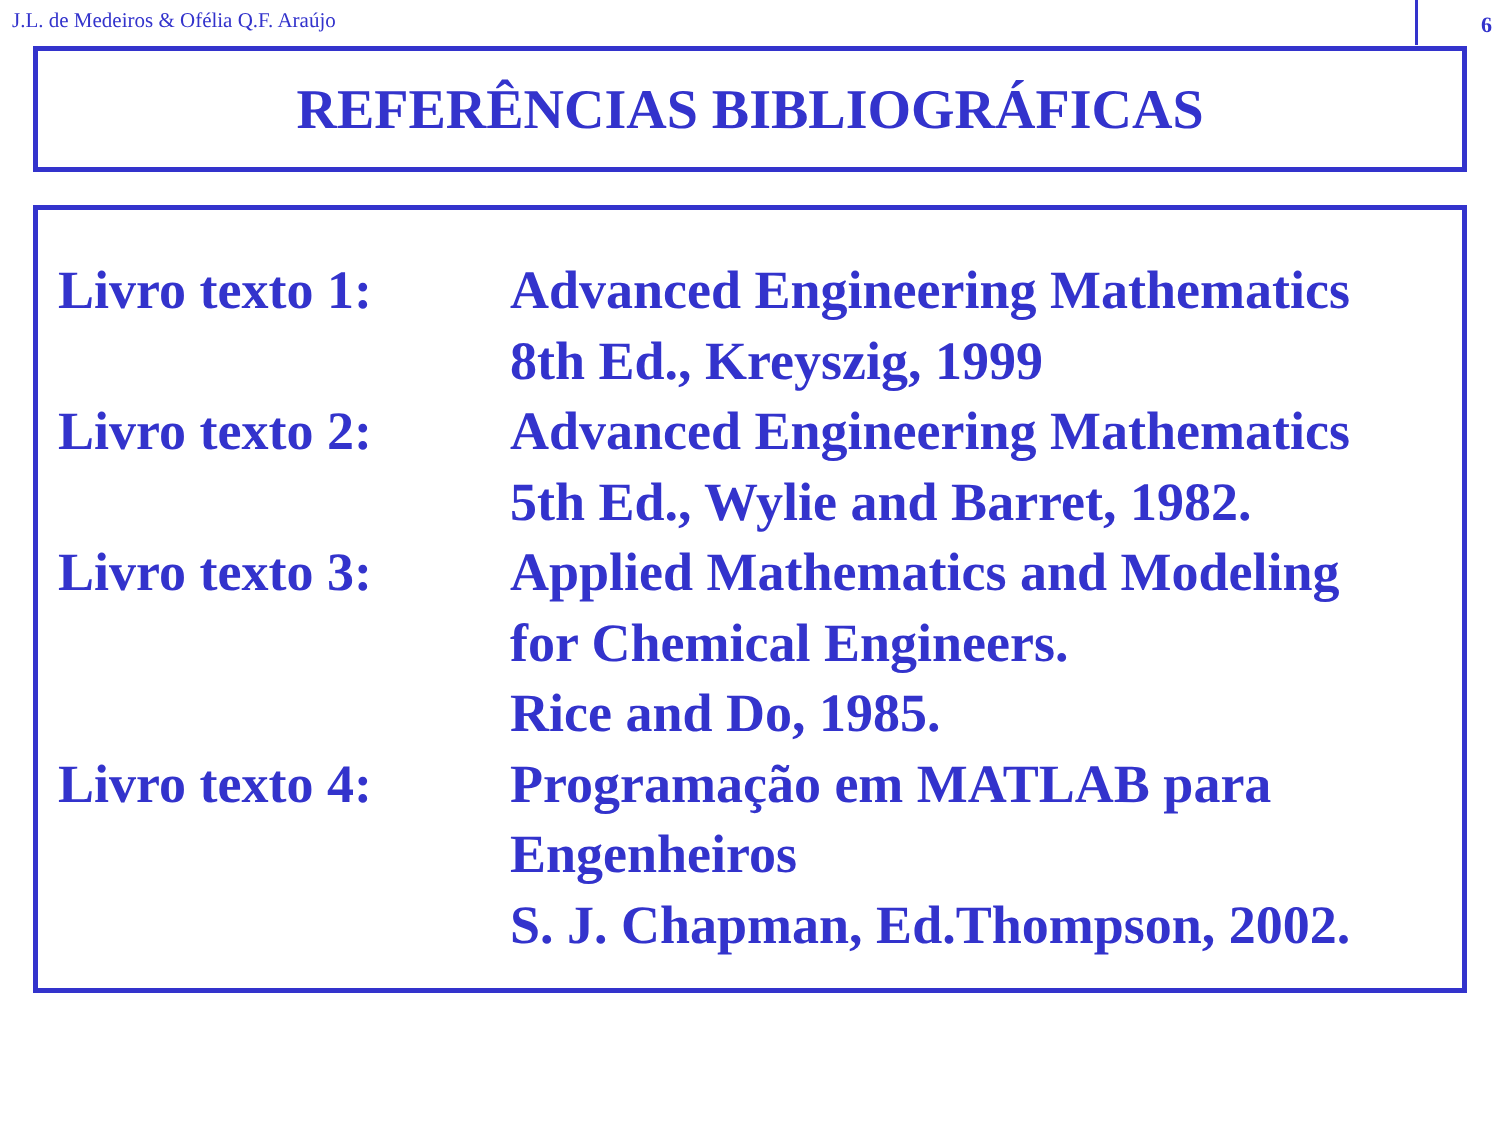J.L. de Medeiros & Ofélia Q.F. Araújo
6
REFERÊNCIAS BIBLIOGRÁFICAS
Livro texto 1:
Advanced Engineering Mathematics
8th Ed., Kreyszig, 1999
Livro texto 2:
Advanced Engineering Mathematics
5th Ed., Wylie and Barret, 1982.
Livro texto 3:
Applied Mathematics and Modeling
for Chemical Engineers.
Rice and Do, 1985.
Livro texto 4:
Programação em MATLAB para
Engenheiros
S. J. Chapman, Ed.Thompson, 2002.